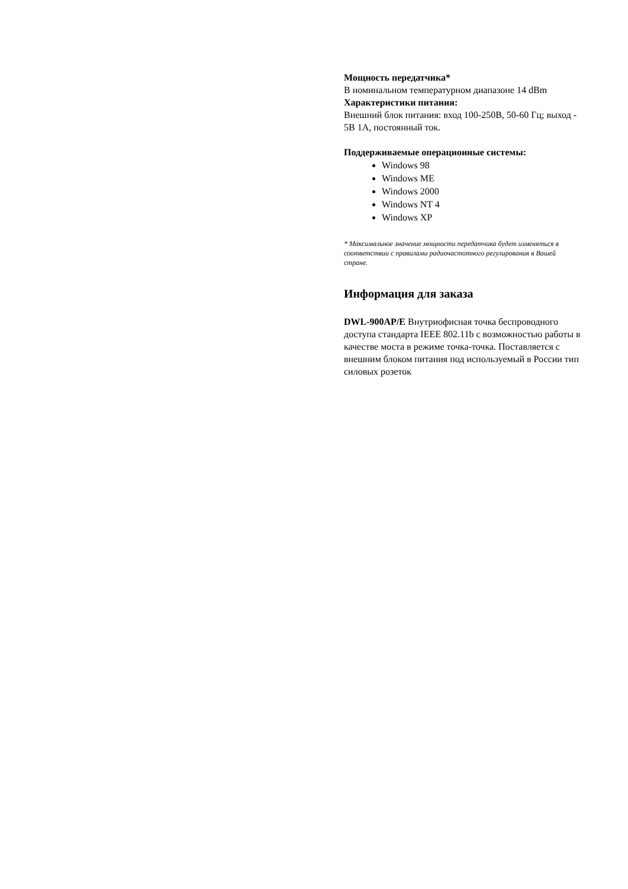Мощность передатчика*
В номинальном температурном диапазоне 14 dBm
Характеристики питания:
Внешний блок питания: вход 100-250В, 50-60 Гц; выход -
5В 1А, постоянный ток.
Поддерживаемые операционные системы:
Windows 98
Windows ME
Windows 2000
Windows NT 4
Windows XP
* Максимальное значение мощности передатчика будет изменяться в соответствии с правилами радиочастотного регулирования в Вашей стране.
Информация для заказа
DWL-900AP/E Внутриофисная точка беспроводного доступа стандарта IEEE 802.11b с возможностью работы в качестве моста в режиме точка-точка. Поставляется с внешним блоком питания под используемый в России тип силовых розеток